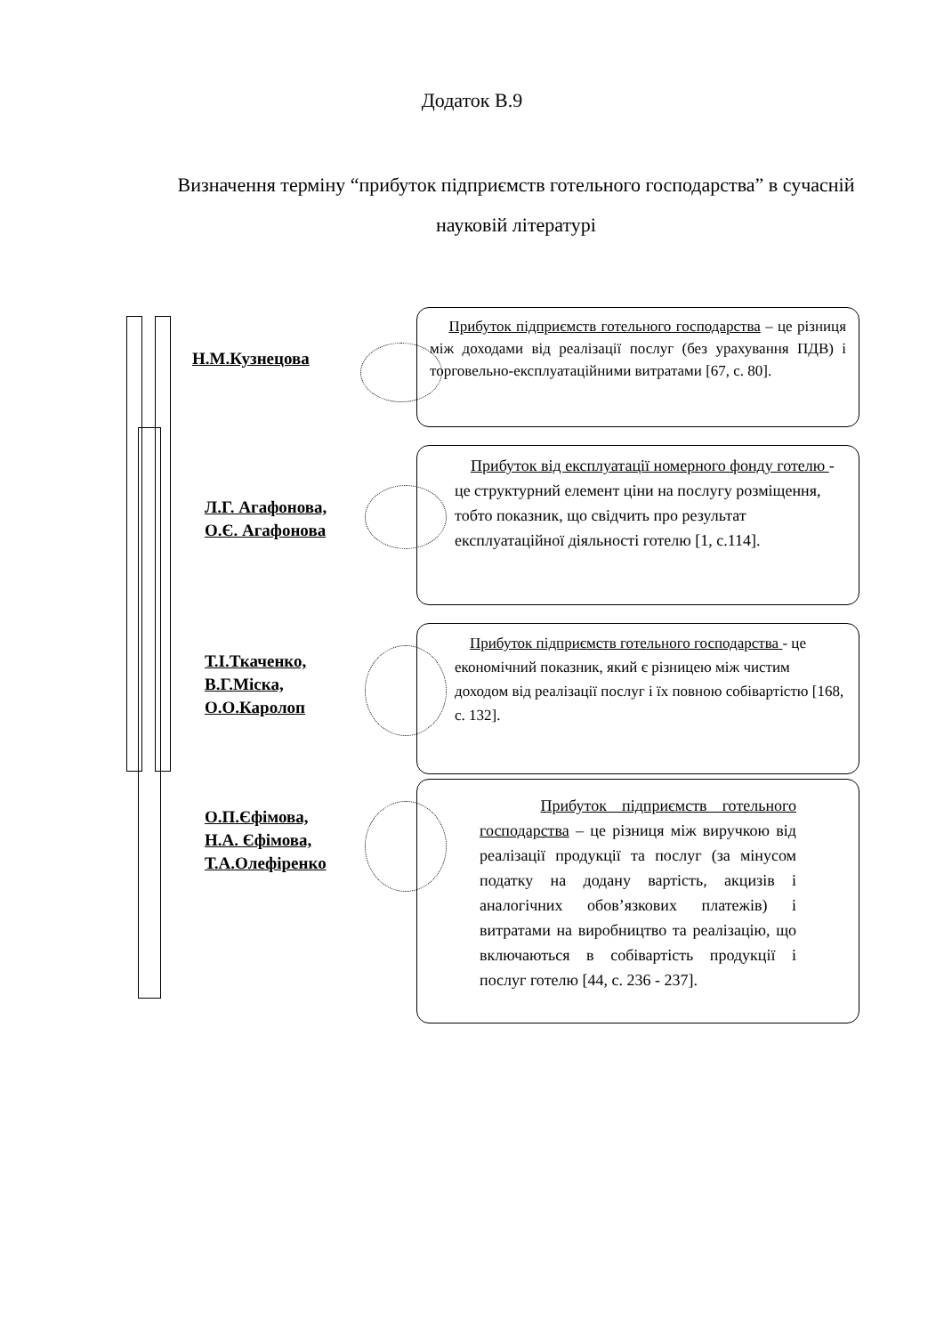Додаток В.9
Визначення терміну “прибуток підприємств готельного господарства” в сучасній науковій літературі
Н.М.Кузнецова
Прибуток підприємств готельного господарства – це різниця між доходами від реалізації послуг (без урахування ПДВ) і торговельно-експлуатаційними витратами [67, с. 80].
Л.Г. Агафонова,
О.Є. Агафонова
Прибуток від експлуатації номерного фонду готелю - це структурний елемент ціни на послугу розміщення, тобто показник, що свідчить про результат експлуатаційної діяльності готелю [1, с.114].
Т.І.Ткаченко,
В.Г.Міска,
О.О.Каролоп
Прибуток підприємств готельного господарства - це економічний показник, який є різницею між чистим доходом від реалізації послуг і їх повною собівартістю [168, с. 132].
О.П.Єфімова,
Н.А. Єфімова,
Т.А.Олефіренко
Прибуток підприємств готельного господарства – це різниця між виручкою від реалізації продукції та послуг (за мінусом податку на додану вартість, акцизів і аналогічних обов’язкових платежів) і витратами на виробництво та реалізацію, що включаються в собівартість продукції і послуг готелю [44, с. 236 - 237].